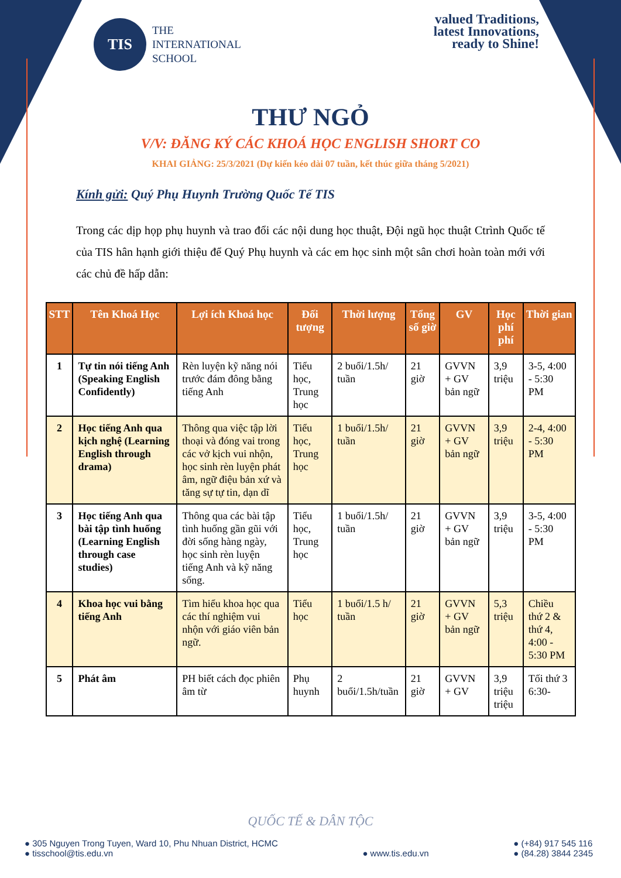TIS
THE
INTERNATIONAL
SCHOOL
valued Traditions,
latest Innovations,
ready to Shine!
THƯ NGỎ
V/V: ĐĂNG KÝ CÁC KHOÁ HỌC ENGLISH SHORT CO
KHAI GIẢNG: 25/3/2021 (Dự kiến kéo dài 07 tuần, kết thúc giữa tháng 5/2021)
Kính gửi: Quý Phụ Huynh Trường Quốc Tế TIS
Trong các dịp họp phụ huynh và trao đổi các nội dung học thuật, Đội ngũ học thuật Ctrình Quốc tế của TIS hân hạnh giới thiệu để Quý Phụ huynh và các em học sinh một sân chơi hoàn toàn mới với các chủ đề hấp dẫn:
| STT | Tên Khoá Học | Lợi ích Khoá học | Đối tượng | Thời lượng | Tổng số giờ | GV | Học phí phí | Thời gian |
| --- | --- | --- | --- | --- | --- | --- | --- | --- |
| 1 | Tự tin nói tiếng Anh (Speaking English Confidently) | Rèn luyện kỹ năng nói trước đám đông bằng tiếng Anh | Tiểu học, Trung học | 2 buổi/1.5h/ tuần | 21 giờ | GVVN + GV bản ngữ | 3,9 triệu | 3-5, 4:00 - 5:30 PM |
| 2 | Học tiếng Anh qua kịch nghệ (Learning English through drama) | Thông qua việc tập lời thoại và đóng vai trong các vở kịch vui nhộn, học sinh rèn luyện phát âm, ngữ điệu bản xứ và tăng sự tự tin, dạn dĩ | Tiểu học, Trung học | 1 buổi/1.5h/ tuần | 21 giờ | GVVN + GV bản ngữ | 3,9 triệu | 2-4, 4:00 - 5:30 PM |
| 3 | Học tiếng Anh qua bài tập tình huống (Learning English through case studies) | Thông qua các bài tập tình huống gần gũi với đời sống hàng ngày, học sinh rèn luyện tiếng Anh và kỹ năng sống. | Tiểu học, Trung học | 1 buổi/1.5h/ tuần | 21 giờ | GVVN + GV bản ngữ | 3,9 triệu | 3-5, 4:00 - 5:30 PM |
| 4 | Khoa học vui bằng tiếng Anh | Tìm hiểu khoa học qua các thí nghiệm vui nhộn với giáo viên bản ngữ. | Tiểu học | 1 buổi/1.5 h/ tuần | 21 giờ | GVVN + GV bản ngữ | 5,3 triệu | Chiều thứ 2 & thứ 4, 4:00 - 5:30 PM |
| 5 | Phát âm | PH biết cách đọc phiên âm từ | Phụ huynh | 2 buổi/1.5h/tuần | 21 giờ | GVVN + GV | 3,9 triệu triệu | Tối thứ 3 6:30- |
QUỐC TẾ & DÂN TỘC
● 305 Nguyen Trong Tuyen, Ward 10, Phu Nhuan District, HCMC
● tisschool@tis.edu.vn
● www.tis.edu.vn ● (+84) 917 545 116
● (84.28) 3844 2345